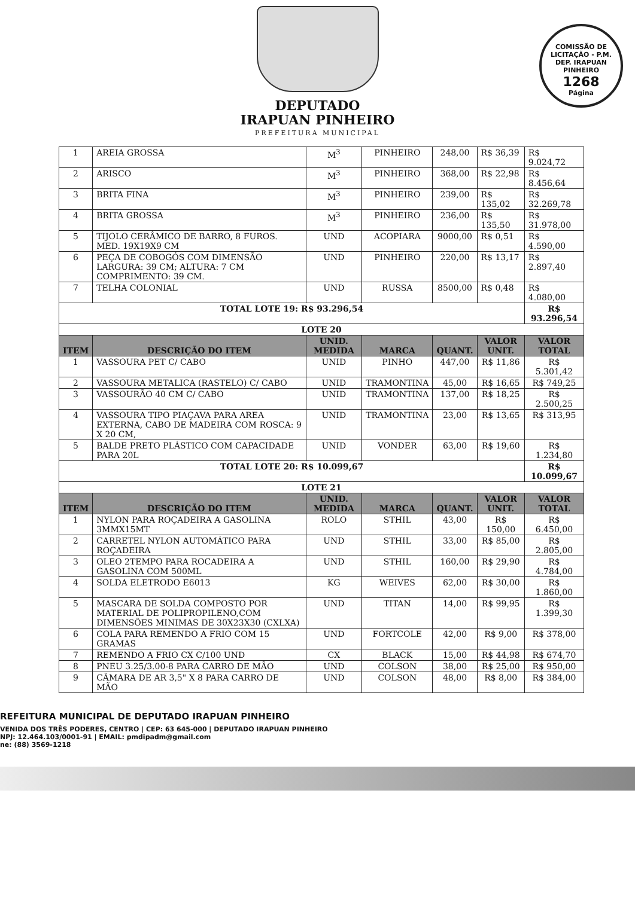DEPUTADO
IRAPUAN PINHEIRO
PREFEITURA MUNICIPAL
COMISSÃO DE LICITAÇÃO - P.M. DEP. IRAPUAN PINHEIRO
1268
Página
| 1 | AREIA GROSSA | M<sup>3</sup> | PINHEIRO | 248,00 | R$ 36,39 | R$ 9.024,72 |
| 2 | ARISCO | M<sup>3</sup> | PINHEIRO | 368,00 | R$ 22,98 | R$ 8.456,64 |
| 3 | BRITA FINA | M<sup>3</sup> | PINHEIRO | 239,00 | R$ 135,02 | R$ 32.269,78 |
| 4 | BRITA GROSSA | M<sup>3</sup> | PINHEIRO | 236,00 | R$ 135,50 | R$ 31.978,00 |
| 5 | TIJOLO CERÂMICO DE BARRO, 8 FUROS. MED. 19X19X9 CM | UND | ACOPIARA | 9000,00 | R$ 0,51 | R$ 4.590,00 |
| 6 | PEÇA DE COBOGÓS COM DIMENSÃO LARGURA: 39 CM; ALTURA: 7 CM COMPRIMENTO: 39 CM. | UND | PINHEIRO | 220,00 | R$ 13,17 | R$ 2.897,40 |
| 7 | TELHA COLONIAL | UND | RUSSA | 8500,00 | R$ 0,48 | R$ 4.080,00 |
| TOTAL LOTE 19: R$ 93.296,54 | | | | | | R$ 93.296,54 |
| LOTE 20 | | | | | | |
| ITEM | DESCRIÇÃO DO ITEM | UNID. MEDIDA | MARCA | QUANT. | VALOR UNIT. | VALOR TOTAL |
| 1 | VASSOURA PET C/ CABO | UNID | PINHO | 447,00 | R$ 11,86 | R$ 5.301,42 |
| 2 | VASSOURA METALICA (RASTELO) C/ CABO | UNID | TRAMONTINA | 45,00 | R$ 16,65 | R$ 749,25 |
| 3 | VASSOURÃO 40 CM C/ CABO | UNID | TRAMONTINA | 137,00 | R$ 18,25 | R$ 2.500,25 |
| 4 | VASSOURA TIPO PIAÇAVA PARA AREA EXTERNA, CABO DE MADEIRA COM ROSCA: 9 X 20 CM, | UNID | TRAMONTINA | 23,00 | R$ 13,65 | R$ 313,95 |
| 5 | BALDE PRETO PLÁSTICO COM CAPACIDADE PARA 20L | UNID | VONDER | 63,00 | R$ 19,60 | R$ 1.234,80 |
| TOTAL LOTE 20: R$ 10.099,67 | | | | | | R$ 10.099,67 |
| LOTE 21 | | | | | | |
| ITEM | DESCRIÇÃO DO ITEM | UNID. MEDIDA | MARCA | QUANT. | VALOR UNIT. | VALOR TOTAL |
| 1 | NYLON PARA ROÇADEIRA A GASOLINA 3MMX15MT | ROLO | STHIL | 43,00 | R$ 150,00 | R$ 6.450,00 |
| 2 | CARRETEL NYLON AUTOMÁTICO PARA ROÇADEIRA | UND | STHIL | 33,00 | R$ 85,00 | R$ 2.805,00 |
| 3 | OLEO 2TEMPO PARA ROCADEIRA A GASOLINA COM 500ML | UND | STHIL | 160,00 | R$ 29,90 | R$ 4.784,00 |
| 4 | SOLDA ELETRODO E6013 | KG | WEIVES | 62,00 | R$ 30,00 | R$ 1.860,00 |
| 5 | MASCARA DE SOLDA COMPOSTO POR MATERIAL DE POLIPROPILENO,COM DIMENSÕES MINIMAS DE 30X23X30 (CXLXA) | UND | TITAN | 14,00 | R$ 99,95 | R$ 1.399,30 |
| 6 | COLA PARA REMENDO A FRIO COM 15 GRAMAS | UND | FORTCOLE | 42,00 | R$ 9,00 | R$ 378,00 |
| 7 | REMENDO A FRIO CX C/100 UND | CX | BLACK | 15,00 | R$ 44,98 | R$ 674,70 |
| 8 | PNEU 3.25/3.00-8 PARA CARRO DE MÃO | UND | COLSON | 38,00 | R$ 25,00 | R$ 950,00 |
| 9 | CÂMARA DE AR 3,5" X 8 PARA CARRO DE MÃO | UND | COLSON | 48,00 | R$ 8,00 | R$ 384,00 |
REFEITURA MUNICIPAL DE DEPUTADO IRAPUAN PINHEIRO
VENIDA DOS TRÊS PODERES, CENTRO | CEP: 63 645-000 | DEPUTADO IRAPUAN PINHEIRO
NPJ: 12.464.103/0001-91 | EMAIL: pmdipadm@gmail.com
ne: (88) 3569-1218